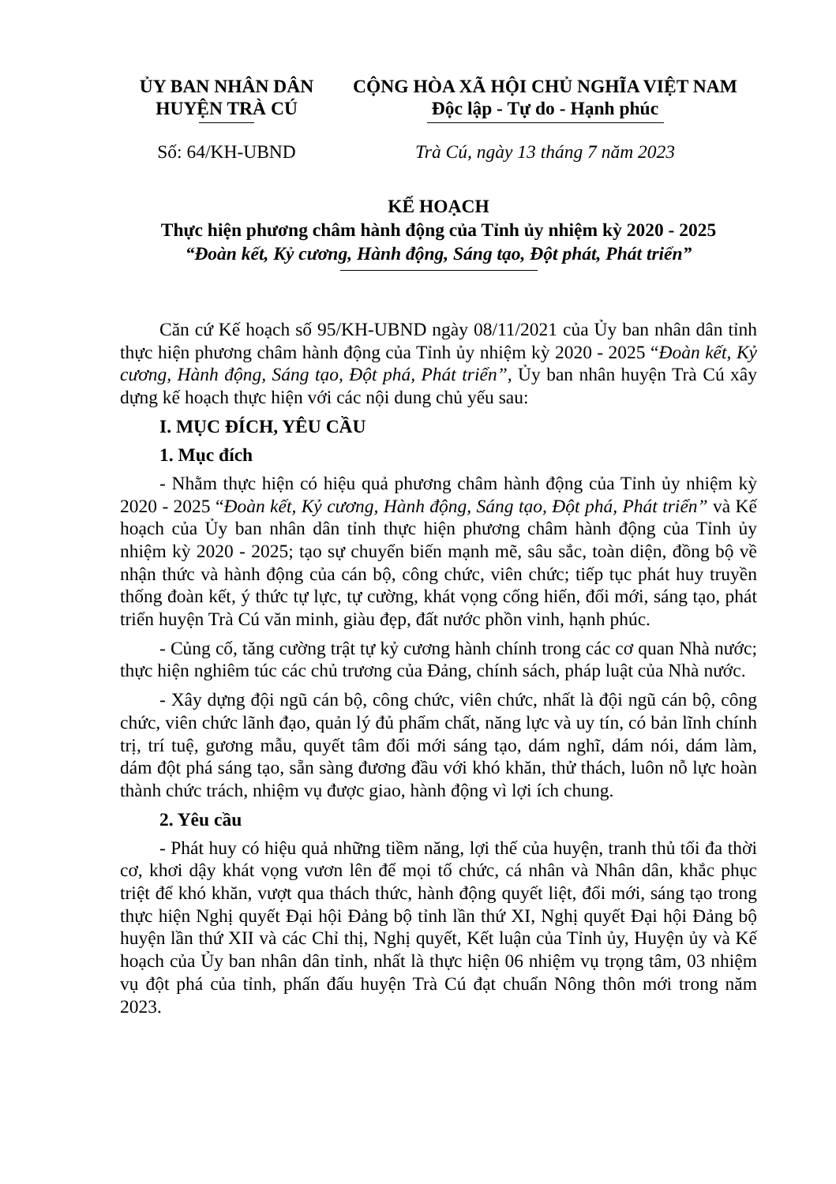ỦY BAN NHÂN DÂN
HUYỆN TRÀ CÚ
CỘNG HÒA XÃ HỘI CHỦ NGHĨA VIỆT NAM
Độc lập - Tự do - Hạnh phúc
Số: 64/KH-UBND Trà Cú, ngày 13 tháng 7 năm 2023
KẾ HOẠCH
Thực hiện phương châm hành động của Tỉnh ủy nhiệm kỳ 2020 - 2025
“Đoàn kết, Kỷ cương, Hành động, Sáng tạo, Đột phát, Phát triển”
Căn cứ Kế hoạch số 95/KH-UBND ngày 08/11/2021 của Ủy ban nhân dân tỉnh thực hiện phương châm hành động của Tỉnh ủy nhiệm kỳ 2020 - 2025 “Đoàn kết, Kỷ cương, Hành động, Sáng tạo, Đột phá, Phát triển”, Ủy ban nhân huyện Trà Cú xây dựng kế hoạch thực hiện với các nội dung chủ yếu sau:
I. MỤC ĐÍCH, YÊU CẦU
1. Mục đích
- Nhằm thực hiện có hiệu quả phương châm hành động của Tỉnh ủy nhiệm kỳ 2020 - 2025 “Đoàn kết, Kỷ cương, Hành động, Sáng tạo, Đột phá, Phát triển” và Kế hoạch của Ủy ban nhân dân tỉnh thực hiện phương châm hành động của Tỉnh ủy nhiệm kỳ 2020 - 2025; tạo sự chuyển biến mạnh mẽ, sâu sắc, toàn diện, đồng bộ về nhận thức và hành động của cán bộ, công chức, viên chức; tiếp tục phát huy truyền thống đoàn kết, ý thức tự lực, tự cường, khát vọng cống hiến, đổi mới, sáng tạo, phát triển huyện Trà Cú văn minh, giàu đẹp, đất nước phồn vinh, hạnh phúc.
- Củng cố, tăng cường trật tự kỷ cương hành chính trong các cơ quan Nhà nước; thực hiện nghiêm túc các chủ trương của Đảng, chính sách, pháp luật của Nhà nước.
- Xây dựng đội ngũ cán bộ, công chức, viên chức, nhất là đội ngũ cán bộ, công chức, viên chức lãnh đạo, quản lý đủ phẩm chất, năng lực và uy tín, có bản lĩnh chính trị, trí tuệ, gương mẫu, quyết tâm đổi mới sáng tạo, dám nghĩ, dám nói, dám làm, dám đột phá sáng tạo, sẵn sàng đương đầu với khó khăn, thử thách, luôn nỗ lực hoàn thành chức trách, nhiệm vụ được giao, hành động vì lợi ích chung.
2. Yêu cầu
- Phát huy có hiệu quả những tiềm năng, lợi thế của huyện, tranh thủ tối đa thời cơ, khơi dậy khát vọng vươn lên để mọi tổ chức, cá nhân và Nhân dân, khắc phục triệt để khó khăn, vượt qua thách thức, hành động quyết liệt, đổi mới, sáng tạo trong thực hiện Nghị quyết Đại hội Đảng bộ tỉnh lần thứ XI, Nghị quyết Đại hội Đảng bộ huyện lần thứ XII và các Chỉ thị, Nghị quyết, Kết luận của Tỉnh ủy, Huyện ủy và Kế hoạch của Ủy ban nhân dân tỉnh, nhất là thực hiện 06 nhiệm vụ trọng tâm, 03 nhiệm vụ đột phá của tỉnh, phấn đấu huyện Trà Cú đạt chuẩn Nông thôn mới trong năm 2023.